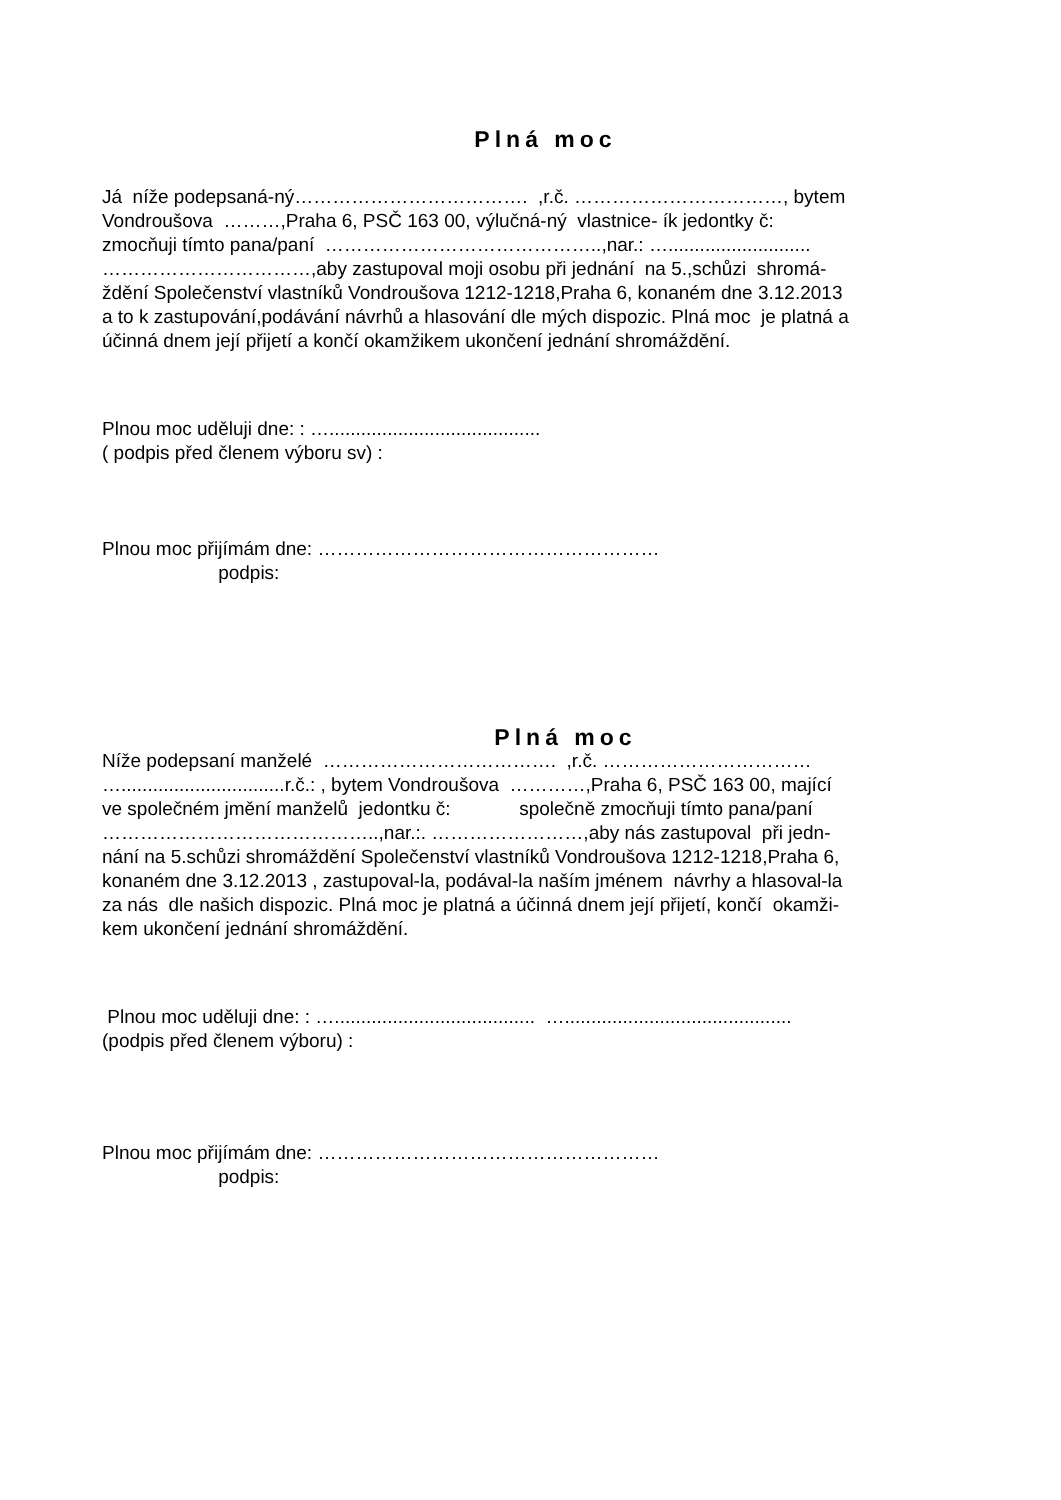Plná moc
Já níže podepsaná-ný………………………………. ,r.č. ……………………………, bytem
Vondroušova ………,Praha 6, PSČ 163 00, výlučná-ný vlastnice- ík jedontky č:
zmocňuji tímto pana/paní ……………………………………..,nar.: …...........................
……………………………,aby zastupoval moji osobu při jednání na 5.,schůzi shromá-
ždění Společenství vlastníků Vondroušova 1212-1218,Praha 6, konaném dne 3.12.2013
a to k zastupování,podávání návrhů a hlasování dle mých dispozic. Plná moc je platná a
účinná dnem její přijetí a končí okamžikem ukončení jednání shromáždění.
Plnou moc uděluji dne: : …........................................
( podpis před členem výboru sv) :
Plnou moc přijímám dne: ………………………………………………
podpis:
Plná moc
Níže podepsaní manželé ………………………………. ,r.č. ……………………………
…...............................r.č.: , bytem Vondroušova …………,Praha 6, PSČ 163 00, mající
ve společném jmění manželů jedontku č: společně zmocňuji tímto pana/paní
……………………………………..,nar.:. ……………………,aby nás zastupoval při jedn-
nání na 5.schůzi shromáždění Společenství vlastníků Vondroušova 1212-1218,Praha 6,
konaném dne 3.12.2013 , zastupoval-la, podával-la naším jménem návrhy a hlasoval-la
za nás dle našich dispozic. Plná moc je platná a účinná dnem její přijetí, končí okamži-
kem ukončení jednání shromáždění.
Plnou moc uděluji dne: : …...................................... …...........................................
(podpis před členem výboru) :
Plnou moc přijímám dne: ………………………………………………
podpis: